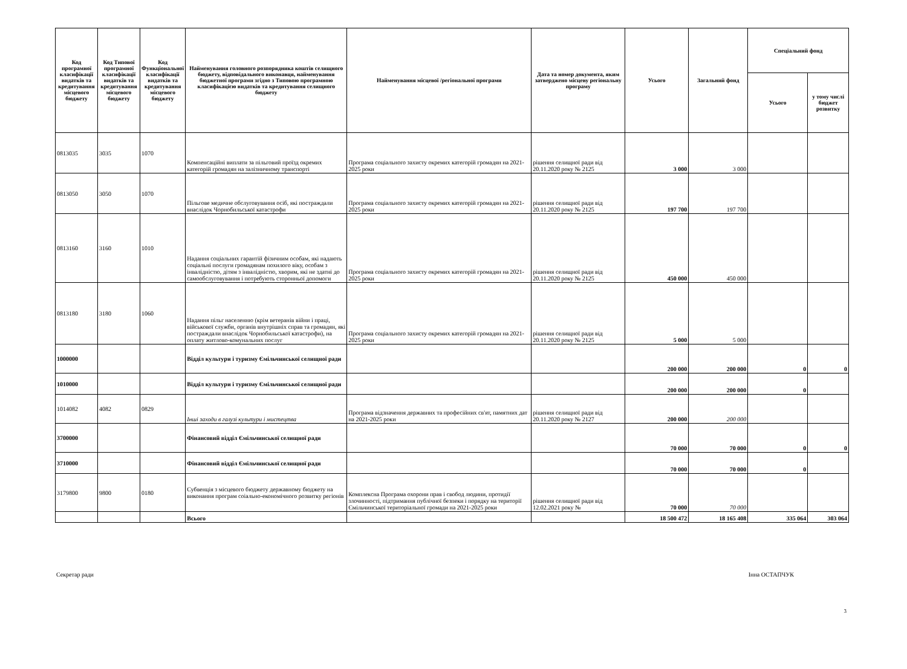| Код програмної класифікації видатків та кредитування місцевого бюджету | Код Типової програмної класифікації видатків та кредитування місцевого бюджету | Код Функціональної класифікації видатків та кредитування місцевого бюджету | Найменування головного розпорядника коштів селищного бюджету, відповідального виконавця, найменування бюджетної програми згідно з Типовою програмною класифікацією видатків та кредитування селищного бюджету | Найменування місцевої /регіональної програми | Дата та номер документа, яким затверджено місцеву регіональну програму | Усього | Загальний фонд | Спеціальний фонд | |
| --- | --- | --- | --- | --- | --- | --- | --- | --- | --- |
| | | | | | | | | Усього | у тому числі бюджет розвитку |
| 0813035 | 3035 | 1070 | Компенсаційні виплати за пільговий проїзд окремих категорій громадян на залізничному транспорті | Програма соціального захисту окремих категорій громадян на 2021-2025 роки | рішення селищної ради від 20.11.2020 року № 2125 | 3 000 | 3 000 | | |
| 0813050 | 3050 | 1070 | Пільгове медичне обслуговування осіб, які постраждали внаслідок Чорнобильської катастрофи | Програма соціального захисту окремих категорій громадян на 2021-2025 роки | рішення селищної ради від 20.11.2020 року № 2125 | 197 700 | 197 700 | | |
| 0813160 | 3160 | 1010 | Надання соціальних гарантій фізичним особам, які надають соціальні послуги громадянам похилого віку, особам з інвалідністю, дітям з інвалідністю, хворим, які не здатні до самообслуговування і потребують сторонньої допомоги | Програма соціального захисту окремих категорій громадян на 2021-2025 роки | рішення селищної ради від 20.11.2020 року № 2125 | 450 000 | 450 000 | | |
| 0813180 | 3180 | 1060 | Надання пільг населенню (крім ветеранів війни і праці, військової служби, органів внутрішніх справ та громадян, які постраждали внаслідок Чорнобильської катастрофи), на оплату житлово-комунальних послуг | Програма соціального захисту окремих категорій громадян на 2021-2025 роки | рішення селищної ради від 20.11.2020 року № 2125 | 5 000 | 5 000 | | |
| 1000000 | | | Відділ культури і туризму Ємільчинської селищної ради | | | 200 000 | 200 000 | 0 | 0 |
| 1010000 | | | Відділ культури і туризму Ємільчинської селищної ради | | | 200 000 | 200 000 | 0 | |
| 1014082 | 4082 | 0829 | Інші заходи в галузі культури і мистецтва | Програма відзначення державних та професійних св'ят, памятних дат на 2021-2025 роки | рішення селищної ради від 20.11.2020 року № 2127 | 200 000 | 200 000 | | |
| 3700000 | | | Фінансовий відділ Ємільчинської селищної ради | | | 70 000 | 70 000 | 0 | 0 |
| 3710000 | | | Фінансовий відділ Ємільчинської селищної ради | | | 70 000 | 70 000 | 0 | |
| 3179800 | 9800 | 0180 | Субвенція з місцевого бюджету державному бюджету на виконання програм соіально-економічного розвитку регіонів | Комплексна Програма охорони прав і свобод людини, протидії злочинності, підтримання публічної безпеки і порядку на території Ємільчинської територіальної громади на 2021-2025 роки | рішення селищної ради від 12.02.2021 року № | 70 000 | 70 000 | | |
| | | | Всього | | | 18 500 472 | 18 165 408 | 335 064 | 303 064 |
Секретар ради Інна ОСТАПЧУК
3